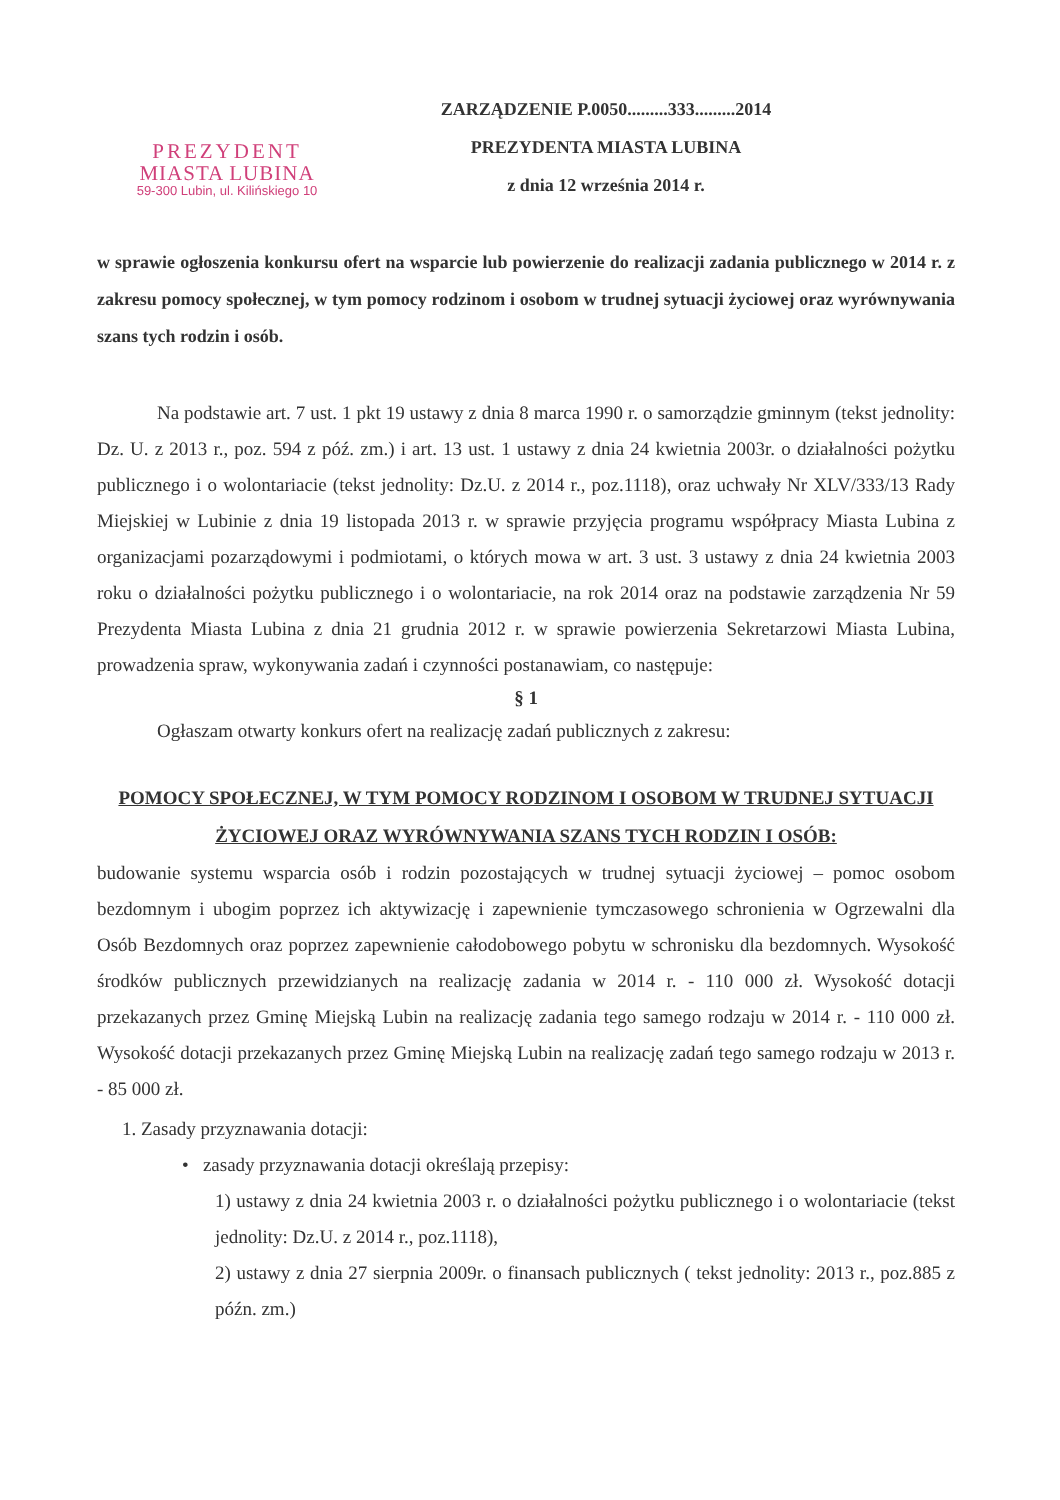PREZYDENT
MIASTA LUBINA
59-300 Lubin, ul. Kilińskiego 10
ZARZĄDZENIE P.0050.........333.........2014
PREZYDENTA MIASTA LUBINA
z dnia 12 września 2014 r.
w sprawie ogłoszenia konkursu ofert na wsparcie lub powierzenie do realizacji zadania publicznego w 2014 r. z zakresu pomocy społecznej, w tym pomocy rodzinom i osobom w trudnej sytuacji życiowej oraz wyrównywania szans tych rodzin i osób.
Na podstawie art. 7 ust. 1 pkt 19 ustawy z dnia 8 marca 1990 r. o samorządzie gminnym (tekst jednolity: Dz. U. z 2013 r., poz. 594 z póź. zm.) i art. 13 ust. 1 ustawy z dnia 24 kwietnia 2003r. o działalności pożytku publicznego i o wolontariacie (tekst jednolity: Dz.U. z 2014 r., poz.1118), oraz uchwały Nr XLV/333/13 Rady Miejskiej w Lubinie z dnia 19 listopada 2013 r. w sprawie przyjęcia programu współpracy Miasta Lubina z organizacjami pozarządowymi i podmiotami, o których mowa w art. 3 ust. 3 ustawy z dnia 24 kwietnia 2003 roku o działalności pożytku publicznego i o wolontariacie, na rok 2014 oraz na podstawie zarządzenia Nr 59 Prezydenta Miasta Lubina z dnia 21 grudnia 2012 r. w sprawie powierzenia Sekretarzowi Miasta Lubina, prowadzenia spraw, wykonywania zadań i czynności postanawiam, co następuje:
§ 1
Ogłaszam otwarty konkurs ofert na realizację zadań publicznych z zakresu:
POMOCY SPOŁECZNEJ, W TYM POMOCY RODZINOM I OSOBOM W TRUDNEJ SYTUACJI ŻYCIOWEJ ORAZ WYRÓWNYWANIA SZANS TYCH RODZIN I OSÓB:
budowanie systemu wsparcia osób i rodzin pozostających w trudnej sytuacji życiowej – pomoc osobom bezdomnym i ubogim poprzez ich aktywizację i zapewnienie tymczasowego schronienia w Ogrzewalni dla Osób Bezdomnych oraz poprzez zapewnienie całodobowego pobytu w schronisku dla bezdomnych. Wysokość środków publicznych przewidzianych na realizację zadania w 2014 r. - 110 000 zł. Wysokość dotacji przekazanych przez Gminę Miejską Lubin na realizację zadania tego samego rodzaju w 2014 r. - 110 000 zł. Wysokość dotacji przekazanych przez Gminę Miejską Lubin na realizację zadań tego samego rodzaju w 2013 r. - 85 000 zł.
1. Zasady przyznawania dotacji:
• zasady przyznawania dotacji określają przepisy:
1) ustawy z dnia 24 kwietnia 2003 r. o działalności pożytku publicznego i o wolontariacie (tekst jednolity: Dz.U. z 2014 r., poz.1118),
2) ustawy z dnia 27 sierpnia 2009r. o finansach publicznych ( tekst jednolity: 2013 r., poz.885 z późn. zm.)